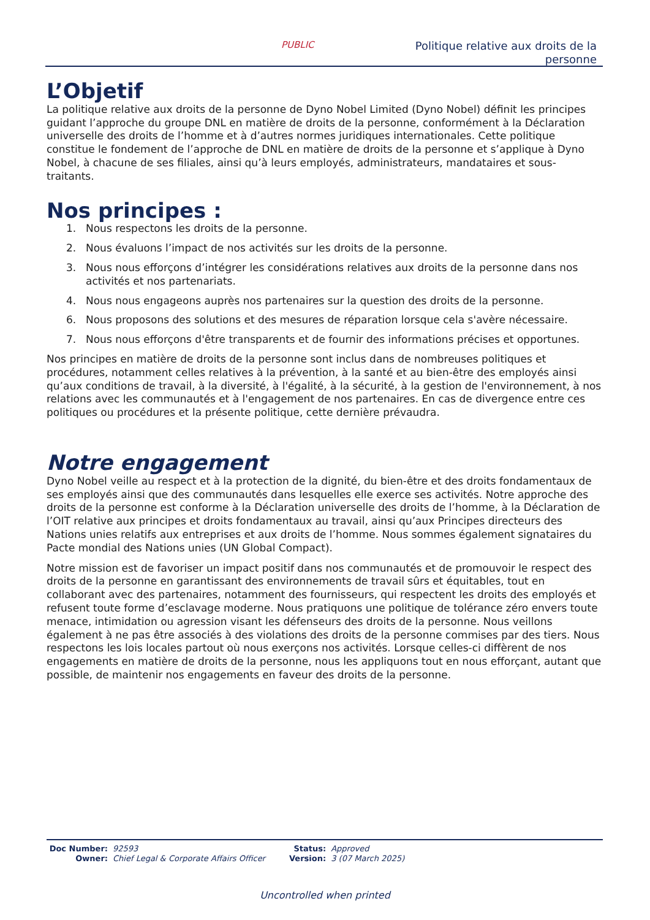PUBLIC
Politique relative aux droits de la
personne
L’Objetif
La politique relative aux droits de la personne de Dyno Nobel Limited (Dyno Nobel) définit les principes guidant l’approche du groupe DNL en matière de droits de la personne, conformément à la Déclaration universelle des droits de l’homme et à d’autres normes juridiques internationales. Cette politique constitue le fondement de l’approche de DNL en matière de droits de la personne et s’applique à Dyno Nobel, à chacune de ses filiales, ainsi qu’à leurs employés, administrateurs, mandataires et sous-traitants.
Nos principes :
1. Nous respectons les droits de la personne.
2. Nous évaluons l’impact de nos activités sur les droits de la personne.
3. Nous nous efforçons d’intégrer les considérations relatives aux droits de la personne dans nos activités et nos partenariats.
4. Nous nous engageons auprès nos partenaires sur la question des droits de la personne.
6. Nous proposons des solutions et des mesures de réparation lorsque cela s'avère nécessaire.
7. Nous nous efforçons d'être transparents et de fournir des informations précises et opportunes.
Nos principes en matière de droits de la personne sont inclus dans de nombreuses politiques et procédures, notamment celles relatives à la prévention, à la santé et au bien-être des employés ainsi qu’aux conditions de travail, à la diversité, à l'égalité, à la sécurité, à la gestion de l'environnement, à nos relations avec les communautés et à l'engagement de nos partenaires. En cas de divergence entre ces politiques ou procédures et la présente politique, cette dernière prévaudra.
Notre engagement
Dyno Nobel veille au respect et à la protection de la dignité, du bien-être et des droits fondamentaux de ses employés ainsi que des communautés dans lesquelles elle exerce ses activités. Notre approche des droits de la personne est conforme à la Déclaration universelle des droits de l’homme, à la Déclaration de l’OIT relative aux principes et droits fondamentaux au travail, ainsi qu’aux Principes directeurs des Nations unies relatifs aux entreprises et aux droits de l’homme. Nous sommes également signataires du Pacte mondial des Nations unies (UN Global Compact).
Notre mission est de favoriser un impact positif dans nos communautés et de promouvoir le respect des droits de la personne en garantissant des environnements de travail sûrs et équitables, tout en collaborant avec des partenaires, notamment des fournisseurs, qui respectent les droits des employés et refusent toute forme d’esclavage moderne. Nous pratiquons une politique de tolérance zéro envers toute menace, intimidation ou agression visant les défenseurs des droits de la personne. Nous veillons également à ne pas être associés à des violations des droits de la personne commises par des tiers. Nous respectons les lois locales partout où nous exerçons nos activités. Lorsque celles-ci diffèrent de nos engagements en matière de droits de la personne, nous les appliquons tout en nous efforçant, autant que possible, de maintenir nos engagements en faveur des droits de la personne.
| Doc Number: | 92593 | Status: | Approved |
| Owner: | Chief Legal & Corporate Affairs Officer | Version: | 3 (07 March 2025) |
Uncontrolled when printed